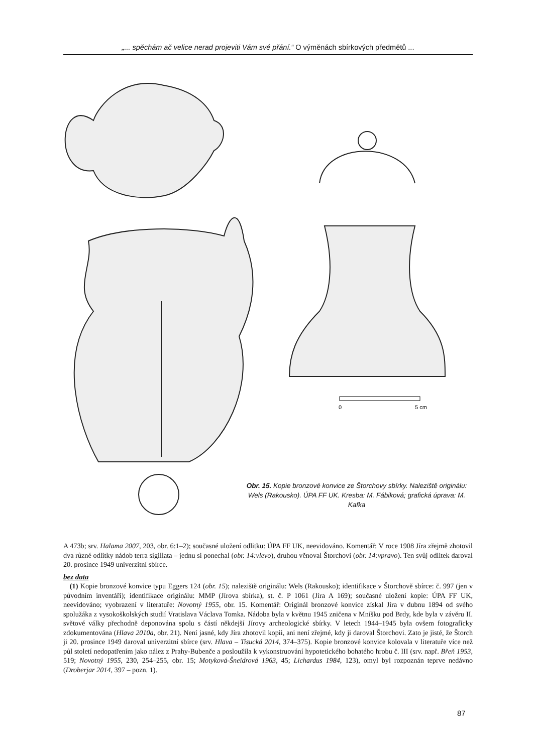„... spěchám ač velice nerad projeviti Vám své přání.“ O výměnách sbírkových předmětů ...
0
5 cm
Obr. 15. Kopie bronzové konvice ze Štorchovy sbírky. Naleziště originálu: Wels (Rakousko). ÚPA FF UK. Kresba: M. Fábiková; grafická úprava: M. Kafka
A 473b; srv. Halama 2007, 203, obr. 6:1–2); současné uložení odlitku: ÚPA FF UK, neevidováno. Komentář: V roce 1908 Jíra zřejmě zhotovil dva různé odlitky nádob terra sigillata – jednu si ponechal (obr. 14:vlevo), druhou věnoval Štorchovi (obr. 14:vpravo). Ten svůj odlitek daroval 20. prosince 1949 univerzitní sbírce.
bez data
(1) Kopie bronzové konvice typu Eggers 124 (obr. 15); naleziště originálu: Wels (Rakousko); identifikace v Štorchově sbírce: č. 997 (jen v původním inventáři); identifikace originálu: MMP (Jírova sbírka), st. č. P 1061 (Jíra A 169); současné uložení kopie: ÚPA FF UK, neevidováno; vyobrazení v literatuře: Novotný 1955, obr. 15. Komentář: Originál bronzové konvice získal Jíra v dubnu 1894 od svého spolužáka z vysokoškolských studií Vratislava Václava Tomka. Nádoba byla v květnu 1945 zničena v Mníšku pod Brdy, kde byla v závěru II. světové války přechodně deponována spolu s částí někdejší Jírovy archeologické sbírky. V letech 1944–1945 byla ovšem fotograficky zdokumentována (Hlava 2010a, obr. 21). Není jasné, kdy Jíra zhotovil kopii, ani není zřejmé, kdy ji daroval Štorchovi. Zato je jisté, že Štorch ji 20. prosince 1949 daroval univerzitní sbírce (srv. Hlava – Tisucká 2014, 374–375). Kopie bronzové konvice kolovala v literatuře více než půl století nedopatřením jako nález z Prahy-Bubenče a posloužila k vykonstruování hypotetického bohatého hrobu č. III (srv. např. Břeň 1953, 519; Novotný 1955, 230, 254–255, obr. 15; Motyková-Šneidrová 1963, 45; Lichardus 1984, 123), omyl byl rozpoznán teprve nedávno (Droberjar 2014, 397 – pozn. 1).
87